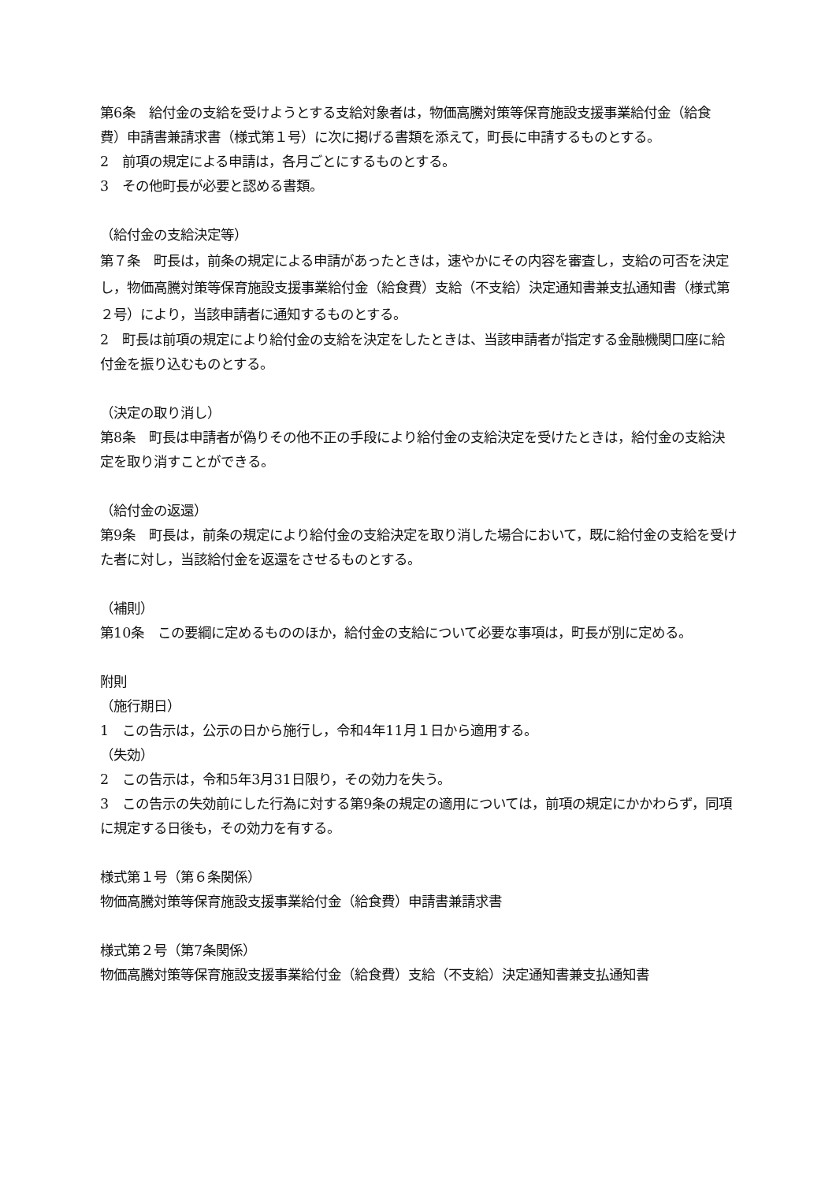第6条　給付金の支給を受けようとする支給対象者は，物価高騰対策等保育施設支援事業給付金（給食費）申請書兼請求書（様式第１号）に次に掲げる書類を添えて，町長に申請するものとする。
2　前項の規定による申請は，各月ごとにするものとする。
3　その他町長が必要と認める書類。
（給付金の支給決定等）
第７条　町長は，前条の規定による申請があったときは，速やかにその内容を審査し，支給の可否を決定し，物価高騰対策等保育施設支援事業給付金（給食費）支給（不支給）決定通知書兼支払通知書（様式第２号）により，当該申請者に通知するものとする。
2　町長は前項の規定により給付金の支給を決定をしたときは、当該申請者が指定する金融機関口座に給付金を振り込むものとする。
（決定の取り消し）
第8条　町長は申請者が偽りその他不正の手段により給付金の支給決定を受けたときは，給付金の支給決定を取り消すことができる。
（給付金の返還）
第9条　町長は，前条の規定により給付金の支給決定を取り消した場合において，既に給付金の支給を受けた者に対し，当該給付金を返還をさせるものとする。
（補則）
第10条　この要綱に定めるもののほか，給付金の支給について必要な事項は，町長が別に定める。
附則
（施行期日）
1　この告示は，公示の日から施行し，令和4年11月１日から適用する。
（失効）
2　この告示は，令和5年3月31日限り，その効力を失う。
3　この告示の失効前にした行為に対する第9条の規定の適用については，前項の規定にかかわらず，同項に規定する日後も，その効力を有する。
様式第１号（第６条関係）
物価高騰対策等保育施設支援事業給付金（給食費）申請書兼請求書
様式第２号（第7条関係）
物価高騰対策等保育施設支援事業給付金（給食費）支給（不支給）決定通知書兼支払通知書